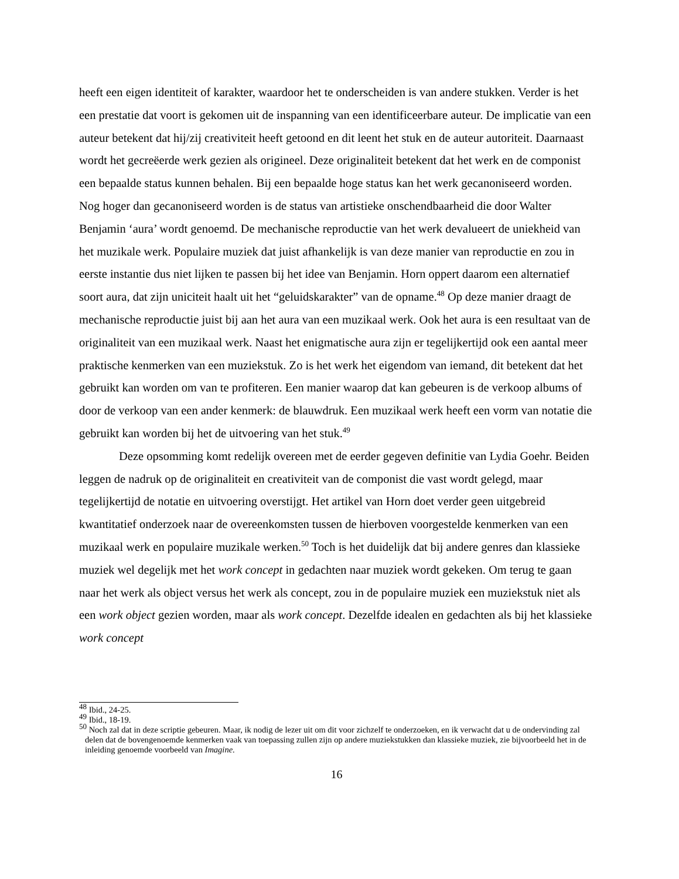heeft een eigen identiteit of karakter, waardoor het te onderscheiden is van andere stukken. Verder is het een prestatie dat voort is gekomen uit de inspanning van een identificeerbare auteur. De implicatie van een auteur betekent dat hij/zij creativiteit heeft getoond en dit leent het stuk en de auteur autoriteit. Daarnaast wordt het gecreëerde werk gezien als origineel. Deze originaliteit betekent dat het werk en de componist een bepaalde status kunnen behalen. Bij een bepaalde hoge status kan het werk gecanoniseerd worden. Nog hoger dan gecanoniseerd worden is de status van artistieke onschendbaarheid die door Walter Benjamin ‘aura’ wordt genoemd. De mechanische reproductie van het werk devalueert de uniekheid van het muzikale werk. Populaire muziek dat juist afhankelijk is van deze manier van reproductie en zou in eerste instantie dus niet lijken te passen bij het idee van Benjamin. Horn oppert daarom een alternatief soort aura, dat zijn uniciteit haalt uit het “geluidskarakter” van de opname.<sup>48</sup> Op deze manier draagt de mechanische reproductie juist bij aan het aura van een muzikaal werk. Ook het aura is een resultaat van de originaliteit van een muzikaal werk. Naast het enigmatische aura zijn er tegelijkertijd ook een aantal meer praktische kenmerken van een muziekstuk. Zo is het werk het eigendom van iemand, dit betekent dat het gebruikt kan worden om van te profiteren. Een manier waarop dat kan gebeuren is de verkoop albums of door de verkoop van een ander kenmerk: de blauwdruk. Een muzikaal werk heeft een vorm van notatie die gebruikt kan worden bij het de uitvoering van het stuk.<sup>49</sup>
Deze opsomming komt redelijk overeen met de eerder gegeven definitie van Lydia Goehr. Beiden leggen de nadruk op de originaliteit en creativiteit van de componist die vast wordt gelegd, maar tegelijkertijd de notatie en uitvoering overstijgt. Het artikel van Horn doet verder geen uitgebreid kwantitatief onderzoek naar de overeenkomsten tussen de hierboven voorgestelde kenmerken van een muzikaal werk en populaire muzikale werken.<sup>50</sup> Toch is het duidelijk dat bij andere genres dan klassieke muziek wel degelijk met het work concept in gedachten naar muziek wordt gekeken. Om terug te gaan naar het werk als object versus het werk als concept, zou in de populaire muziek een muziekstuk niet als een work object gezien worden, maar als work concept. Dezelfde idealen en gedachten als bij het klassieke work concept
<sup>48</sup> Ibid., 24-25.
<sup>49</sup> Ibid., 18-19.
<sup>50</sup> Noch zal dat in deze scriptie gebeuren. Maar, ik nodig de lezer uit om dit voor zichzelf te onderzoeken, en ik verwacht dat u de ondervinding zal delen dat de bovengenoemde kenmerken vaak van toepassing zullen zijn op andere muziekstukken dan klassieke muziek, zie bijvoorbeeld het in de inleiding genoemde voorbeeld van Imagine.
16